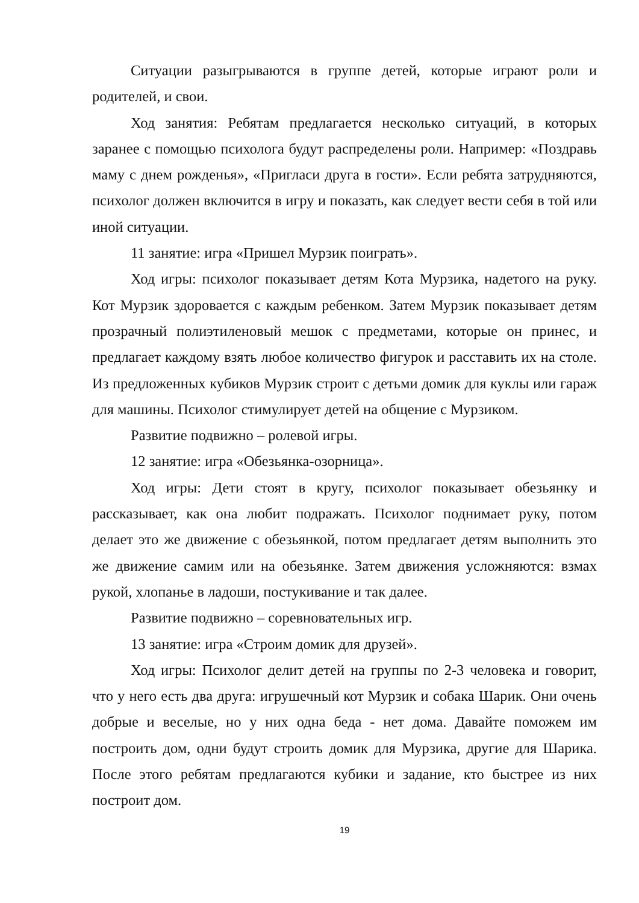Ситуации разыгрываются в группе детей, которые играют роли и родителей, и свои.
Ход занятия: Ребятам предлагается несколько ситуаций, в которых заранее с помощью психолога будут распределены роли. Например: «Поздравь маму с днем рожденья», «Пригласи друга в гости». Если ребята затрудняются, психолог должен включится в игру и показать, как следует вести себя в той или иной ситуации.
11 занятие: игра «Пришел Мурзик поиграть».
Ход игры: психолог показывает детям Кота Мурзика, надетого на руку. Кот Мурзик здоровается с каждым ребенком. Затем Мурзик показывает детям прозрачный полиэтиленовый мешок с предметами, которые он принес, и предлагает каждому взять любое количество фигурок и расставить их на столе. Из предложенных кубиков Мурзик строит с детьми домик для куклы или гараж для машины. Психолог стимулирует детей на общение с Мурзиком.
Развитие подвижно – ролевой игры.
12 занятие: игра «Обезьянка-озорница».
Ход игры: Дети стоят в кругу, психолог показывает обезьянку и рассказывает, как она любит подражать. Психолог поднимает руку, потом делает это же движение с обезьянкой, потом предлагает детям выполнить это же движение самим или на обезьянке. Затем движения усложняются: взмах рукой, хлопанье в ладоши, постукивание и так далее.
Развитие подвижно – соревновательных игр.
13 занятие: игра «Строим домик для друзей».
Ход игры: Психолог делит детей на группы по 2-3 человека и говорит, что у него есть два друга: игрушечный кот Мурзик и собака Шарик. Они очень добрые и веселые, но у них одна беда - нет дома. Давайте поможем им построить дом, одни будут строить домик для Мурзика, другие для Шарика. После этого ребятам предлагаются кубики и задание, кто быстрее из них построит дом.
19